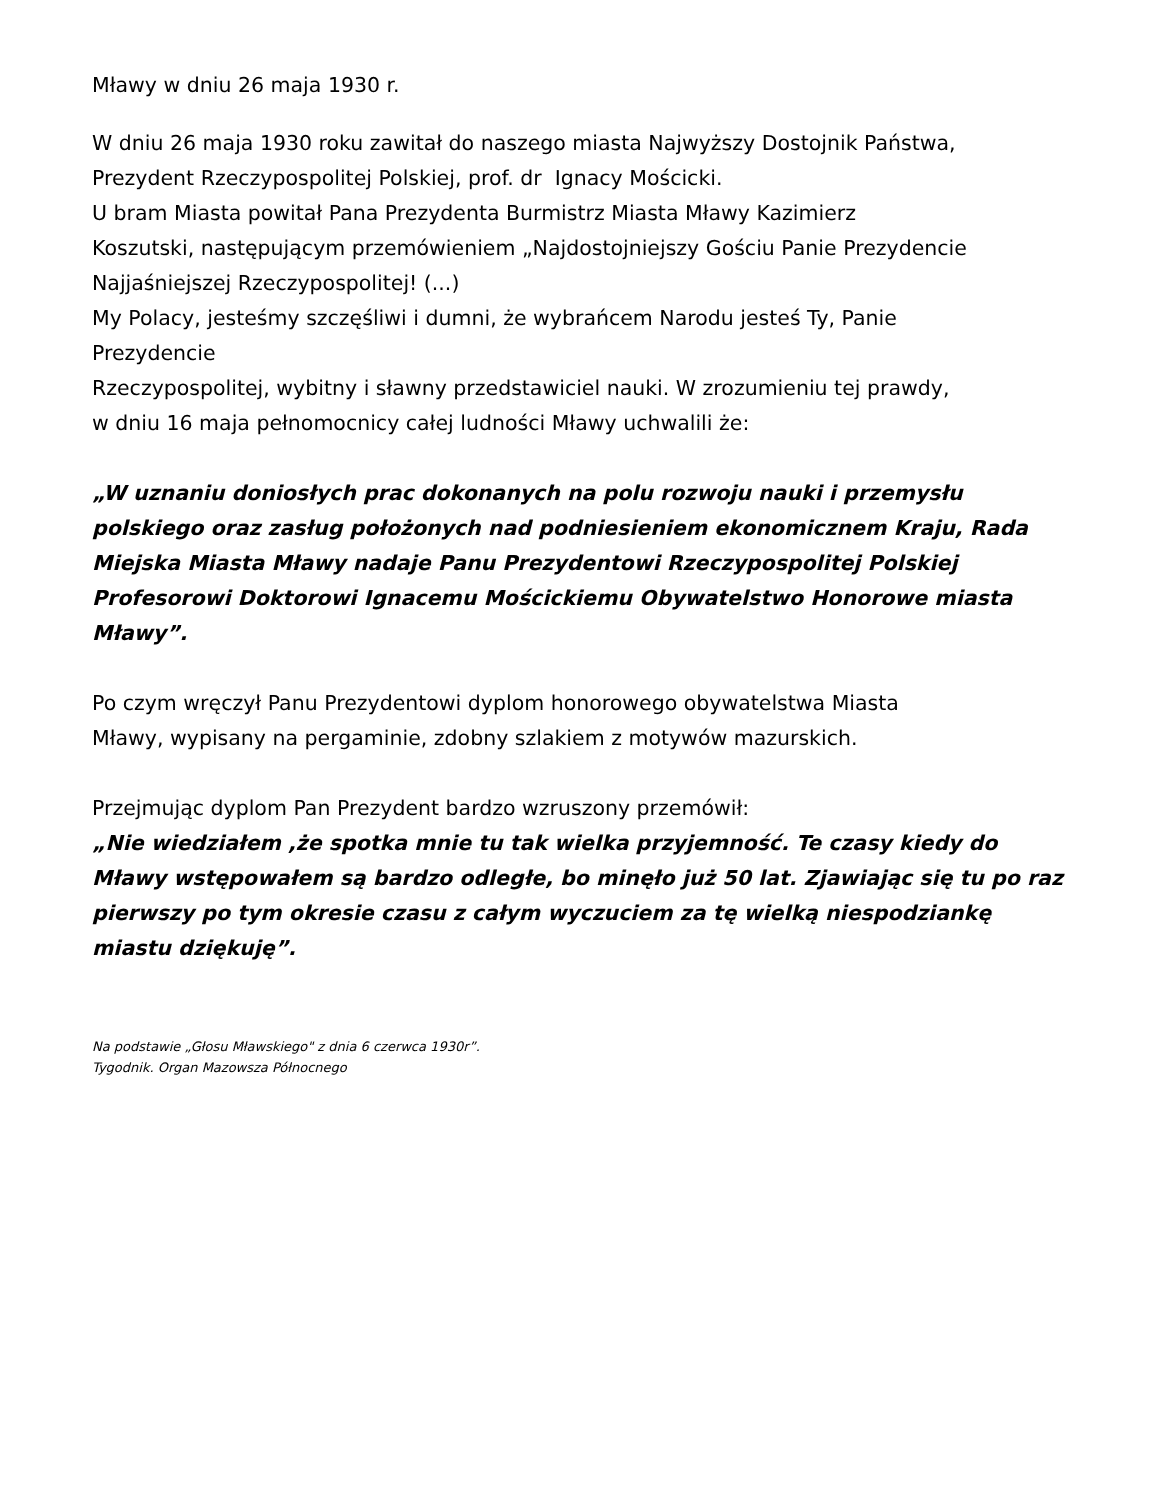Mławy w dniu 26 maja 1930 r.
W dniu 26 maja 1930 roku zawitał do naszego miasta Najwyższy Dostojnik Państwa,
Prezydent Rzeczypospolitej Polskiej, prof. dr Ignacy Mościcki.
U bram Miasta powitał Pana Prezydenta Burmistrz Miasta Mławy Kazimierz
Koszutski, następującym przemówieniem „Najdostojniejszy Gościu Panie Prezydencie
Najjaśniejszej Rzeczypospolitej! (...)
My Polacy, jesteśmy szczęśliwi i dumni, że wybrańcem Narodu jesteś Ty, Panie
Prezydencie
Rzeczypospolitej, wybitny i sławny przedstawiciel nauki. W zrozumieniu tej prawdy,
w dniu 16 maja pełnomocnicy całej ludności Mławy uchwalili że:
„W uznaniu doniosłych prac dokonanych na polu rozwoju nauki i przemysłu polskiego oraz zasług położonych nad podniesieniem ekonomicznem Kraju, Rada Miejska Miasta Mławy nadaje Panu Prezydentowi Rzeczypospolitej Polskiej Profesorowi Doktorowi Ignacemu Mościckiemu Obywatelstwo Honorowe miasta Mławy”.
Po czym wręczył Panu Prezydentowi dyplom honorowego obywatelstwa Miasta
Mławy, wypisany na pergaminie, zdobny szlakiem z motywów mazurskich.
Przejmując dyplom Pan Prezydent bardzo wzruszony przemówił:
„Nie wiedziałem ,że spotka mnie tu tak wielka przyjemność. Te czasy kiedy do Mławy wstępowałem są bardzo odległe, bo minęło już 50 lat. Zjawiając się tu po raz pierwszy po tym okresie czasu z całym wyczuciem za tę wielką niespodziankę miastu dziękuję”.
Na podstawie „Głosu Mławskiego" z dnia 6 czerwca 1930r”.
Tygodnik. Organ Mazowsza Północnego